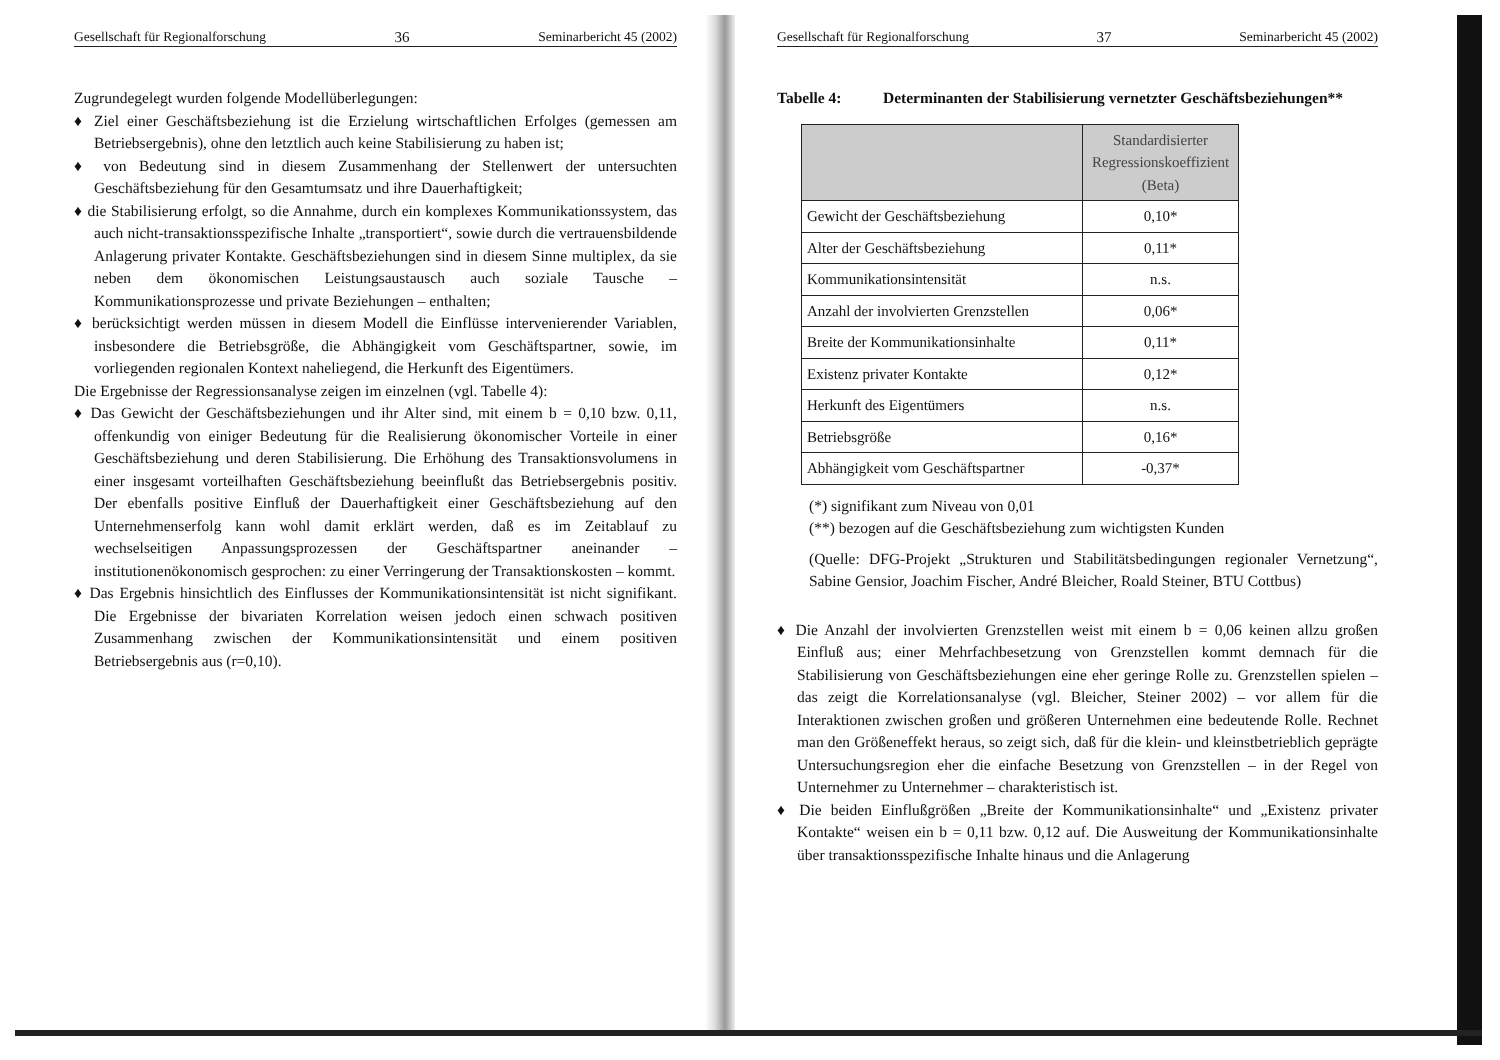Gesellschaft für Regionalforschung 36 Seminarbericht 45 (2002)
Zugrundegelegt wurden folgende Modellüberlegungen:
♦ Ziel einer Geschäftsbeziehung ist die Erzielung wirtschaftlichen Erfolges (gemessen am Betriebsergebnis), ohne den letztlich auch keine Stabilisierung zu haben ist;
♦ von Bedeutung sind in diesem Zusammenhang der Stellenwert der untersuchten Geschäftsbeziehung für den Gesamtumsatz und ihre Dauerhaftigkeit;
♦ die Stabilisierung erfolgt, so die Annahme, durch ein komplexes Kommunikationssystem, das auch nicht-transaktionsspezifische Inhalte „transportiert“, sowie durch die vertrauensbildende Anlagerung privater Kontakte. Geschäftsbeziehungen sind in diesem Sinne multiplex, da sie neben dem ökonomischen Leistungsaustausch auch soziale Tausche – Kommunikationsprozesse und private Beziehungen – enthalten;
♦ berücksichtigt werden müssen in diesem Modell die Einflüsse intervenierender Variablen, insbesondere die Betriebsgröße, die Abhängigkeit vom Geschäftspartner, sowie, im vorliegenden regionalen Kontext naheliegend, die Herkunft des Eigentümers.
Die Ergebnisse der Regressionsanalyse zeigen im einzelnen (vgl. Tabelle 4):
♦ Das Gewicht der Geschäftsbeziehungen und ihr Alter sind, mit einem b = 0,10 bzw. 0,11, offenkundig von einiger Bedeutung für die Realisierung ökonomischer Vorteile in einer Geschäftsbeziehung und deren Stabilisierung. Die Erhöhung des Transaktionsvolumens in einer insgesamt vorteilhaften Geschäftsbeziehung beeinflußt das Betriebsergebnis positiv. Der ebenfalls positive Einfluß der Dauerhaftigkeit einer Geschäftsbeziehung auf den Unternehmenserfolg kann wohl damit erklärt werden, daß es im Zeitablauf zu wechselseitigen Anpassungsprozessen der Geschäftspartner aneinander – institutionenökonomisch gesprochen: zu einer Verringerung der Transaktionskosten – kommt.
♦ Das Ergebnis hinsichtlich des Einflusses der Kommunikationsintensität ist nicht signifikant. Die Ergebnisse der bivariaten Korrelation weisen jedoch einen schwach positiven Zusammenhang zwischen der Kommunikationsintensität und einem positiven Betriebsergebnis aus (r=0,10).
Gesellschaft für Regionalforschung 37 Seminarbericht 45 (2002)
Tabelle 4: Determinanten der Stabilisierung vernetzter Geschäftsbeziehungen**
| | Standardisierter Regressionskoeffizient (Beta) |
| --- | --- |
| Gewicht der Geschäftsbeziehung | 0,10* |
| Alter der Geschäftsbeziehung | 0,11* |
| Kommunikationsintensität | n.s. |
| Anzahl der involvierten Grenzstellen | 0,06* |
| Breite der Kommunikationsinhalte | 0,11* |
| Existenz privater Kontakte | 0,12* |
| Herkunft des Eigentümers | n.s. |
| Betriebsgröße | 0,16* |
| Abhängigkeit vom Geschäftspartner | -0,37* |
(*) signifikant zum Niveau von 0,01
(**) bezogen auf die Geschäftsbeziehung zum wichtigsten Kunden
(Quelle: DFG-Projekt „Strukturen und Stabilitätsbedingungen regionaler Vernetzung“, Sabine Gensior, Joachim Fischer, André Bleicher, Roald Steiner, BTU Cottbus)
♦ Die Anzahl der involvierten Grenzstellen weist mit einem b = 0,06 keinen allzu großen Einfluß aus; einer Mehrfachbesetzung von Grenzstellen kommt demnach für die Stabilisierung von Geschäftsbeziehungen eine eher geringe Rolle zu. Grenzstellen spielen – das zeigt die Korrelationsanalyse (vgl. Bleicher, Steiner 2002) – vor allem für die Interaktionen zwischen großen und größeren Unternehmen eine bedeutende Rolle. Rechnet man den Größeneffekt heraus, so zeigt sich, daß für die klein- und kleinstbetrieblich geprägte Untersuchungsregion eher die einfache Besetzung von Grenzstellen – in der Regel von Unternehmer zu Unternehmer – charakteristisch ist.
♦ Die beiden Einflußgrößen „Breite der Kommunikationsinhalte“ und „Existenz privater Kontakte“ weisen ein b = 0,11 bzw. 0,12 auf. Die Ausweitung der Kommunikationsinhalte über transaktionsspezifische Inhalte hinaus und die Anlagerung